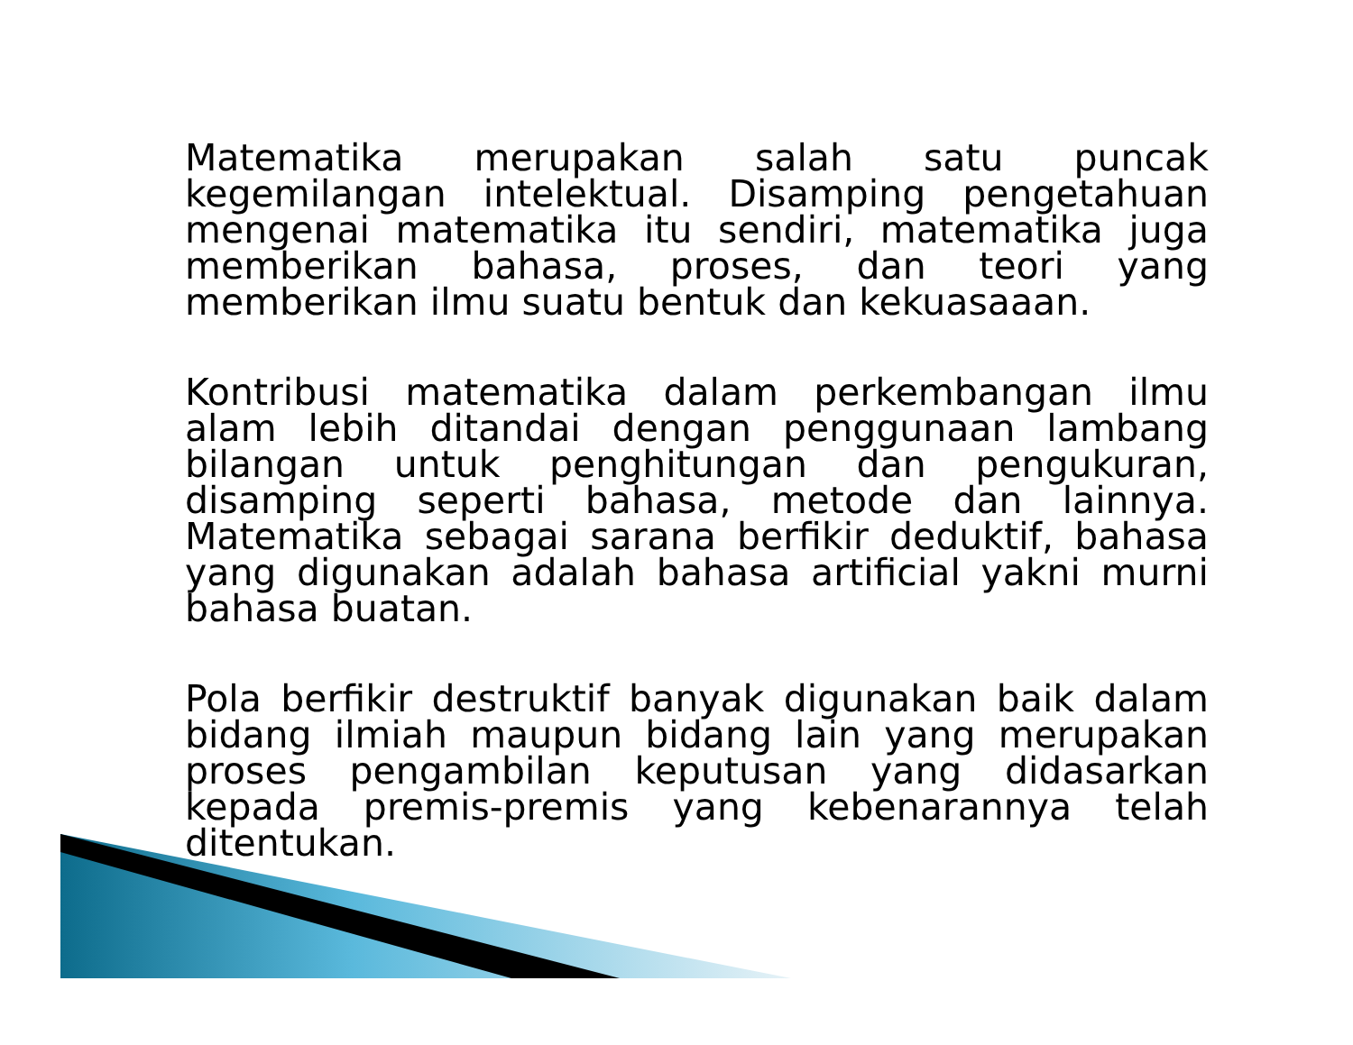Matematika merupakan salah satu puncak kegemilangan intelektual. Disamping pengetahuan mengenai matematika itu sendiri, matematika juga memberikan bahasa, proses, dan teori yang memberikan ilmu suatu bentuk dan kekuasaaan.
Kontribusi matematika dalam perkembangan ilmu alam lebih ditandai dengan penggunaan lambang bilangan untuk penghitungan dan pengukuran, disamping seperti bahasa, metode dan lainnya. Matematika sebagai sarana berfikir deduktif, bahasa yang digunakan adalah bahasa artificial yakni murni bahasa buatan.
Pola berfikir destruktif banyak digunakan baik dalam bidang ilmiah maupun bidang lain yang merupakan proses pengambilan keputusan yang didasarkan kepada premis-premis yang kebenarannya telah ditentukan.